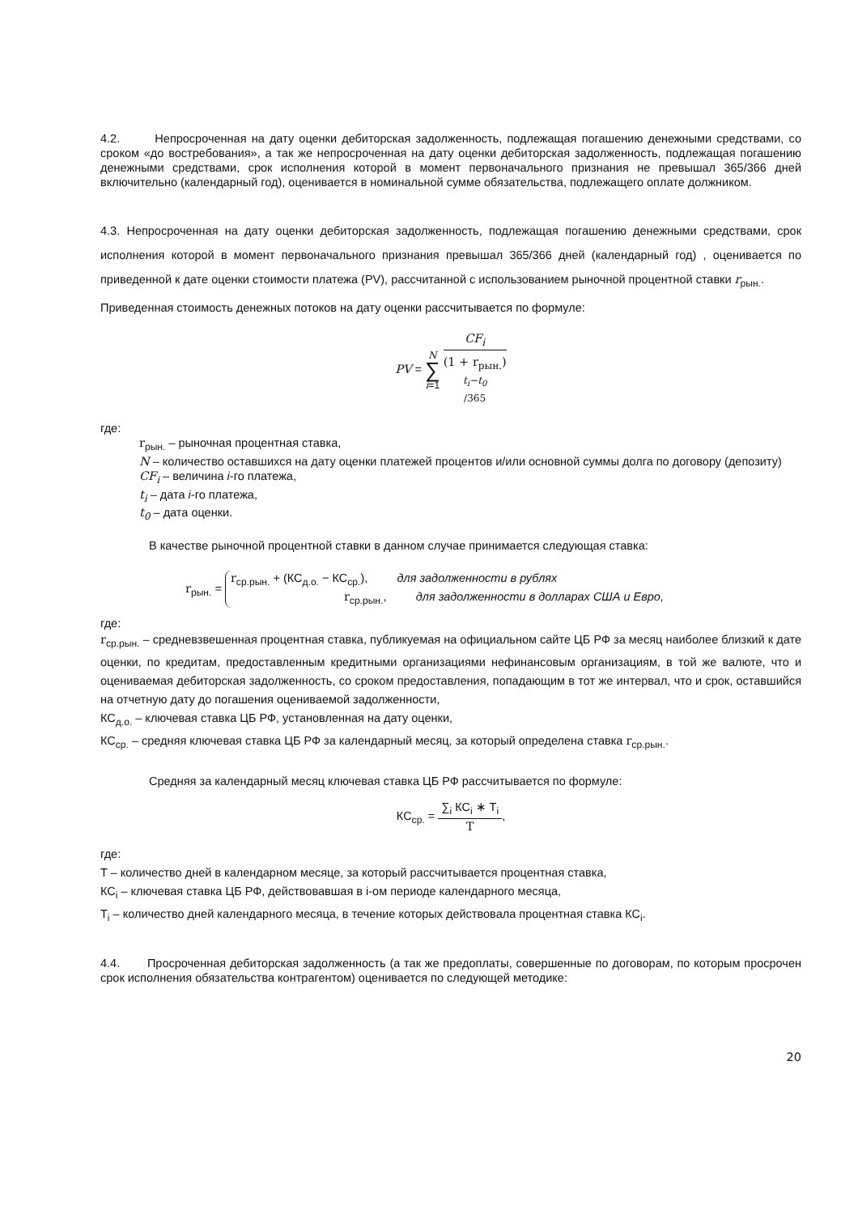4.2. Непросроченная на дату оценки дебиторская задолженность, подлежащая погашению денежными средствами, со сроком «до востребования», а так же непросроченная на дату оценки дебиторская задолженность, подлежащая погашению денежными средствами, срок исполнения которой в момент первоначального признания не превышал 365/366 дней включительно (календарный год), оценивается в номинальной сумме обязательства, подлежащего оплате должником.
4.3. Непросроченная на дату оценки дебиторская задолженность, подлежащая погашению денежными средствами, срок исполнения которой в момент первоначального признания превышал 365/366 дней (календарный год) , оценивается по приведенной к дате оценки стоимости платежа (PV), рассчитанной с использованием рыночной процентной ставки r<sub>рын.</sub>.
Приведенная стоимость денежных потоков на дату оценки рассчитывается по формуле:
PV = N ∑ i=1 CF<sub>i</sub> (1 + r<sub>рын.</sub>)<sup>t<sub>i</sub>−t<sub>0</sub> /365</sup>
где:
r<sub>рын.</sub> – рыночная процентная ставка,
N – количество оставшихся на дату оценки платежей процентов и/или основной суммы долга по договору (депозиту)
CF<sub>i</sub> – величина i-го платежа,
t<sub>i</sub> – дата i-го платежа,
t<sub>0</sub> – дата оценки.
В качестве рыночной процентной ставки в данном случае принимается следующая ставка:
r<sub>рын.</sub> =
r<sub>ср.рын.</sub> + (КС<sub>д.о.</sub> − КС<sub>ср.</sub>), для задолженности в рублях
r<sub>ср.рын.</sub>, для задолженности в долларах США и Евро,
где:
r<sub>ср.рын.</sub> – средневзвешенная процентная ставка, публикуемая на официальном сайте ЦБ РФ за месяц наиболее близкий к дате оценки, по кредитам, предоставленным кредитными организациями нефинансовым организациям, в той же валюте, что и оцениваемая дебиторская задолженность, со сроком предоставления, попадающим в тот же интервал, что и срок, оставшийся на отчетную дату до погашения оцениваемой задолженности,
КС<sub>д.о.</sub> – ключевая ставка ЦБ РФ, установленная на дату оценки,
КС<sub>ср.</sub> – средняя ключевая ставка ЦБ РФ за календарный месяц, за который определена ставка r<sub>ср.рын.</sub>.
Средняя за календарный месяц ключевая ставка ЦБ РФ рассчитывается по формуле:
КС<sub>ср.</sub> = ∑<sub>i</sub> КС<sub>i</sub> ∗ T<sub>i</sub> T,
где:
T – количество дней в календарном месяце, за который рассчитывается процентная ставка,
КС<sub>i</sub> – ключевая ставка ЦБ РФ, действовавшая в i-ом периоде календарного месяца,
T<sub>i</sub> – количество дней календарного месяца, в течение которых действовала процентная ставка КС<sub>i</sub>.
4.4. Просроченная дебиторская задолженность (а так же предоплаты, совершенные по договорам, по которым просрочен срок исполнения обязательства контрагентом) оценивается по следующей методике:
20